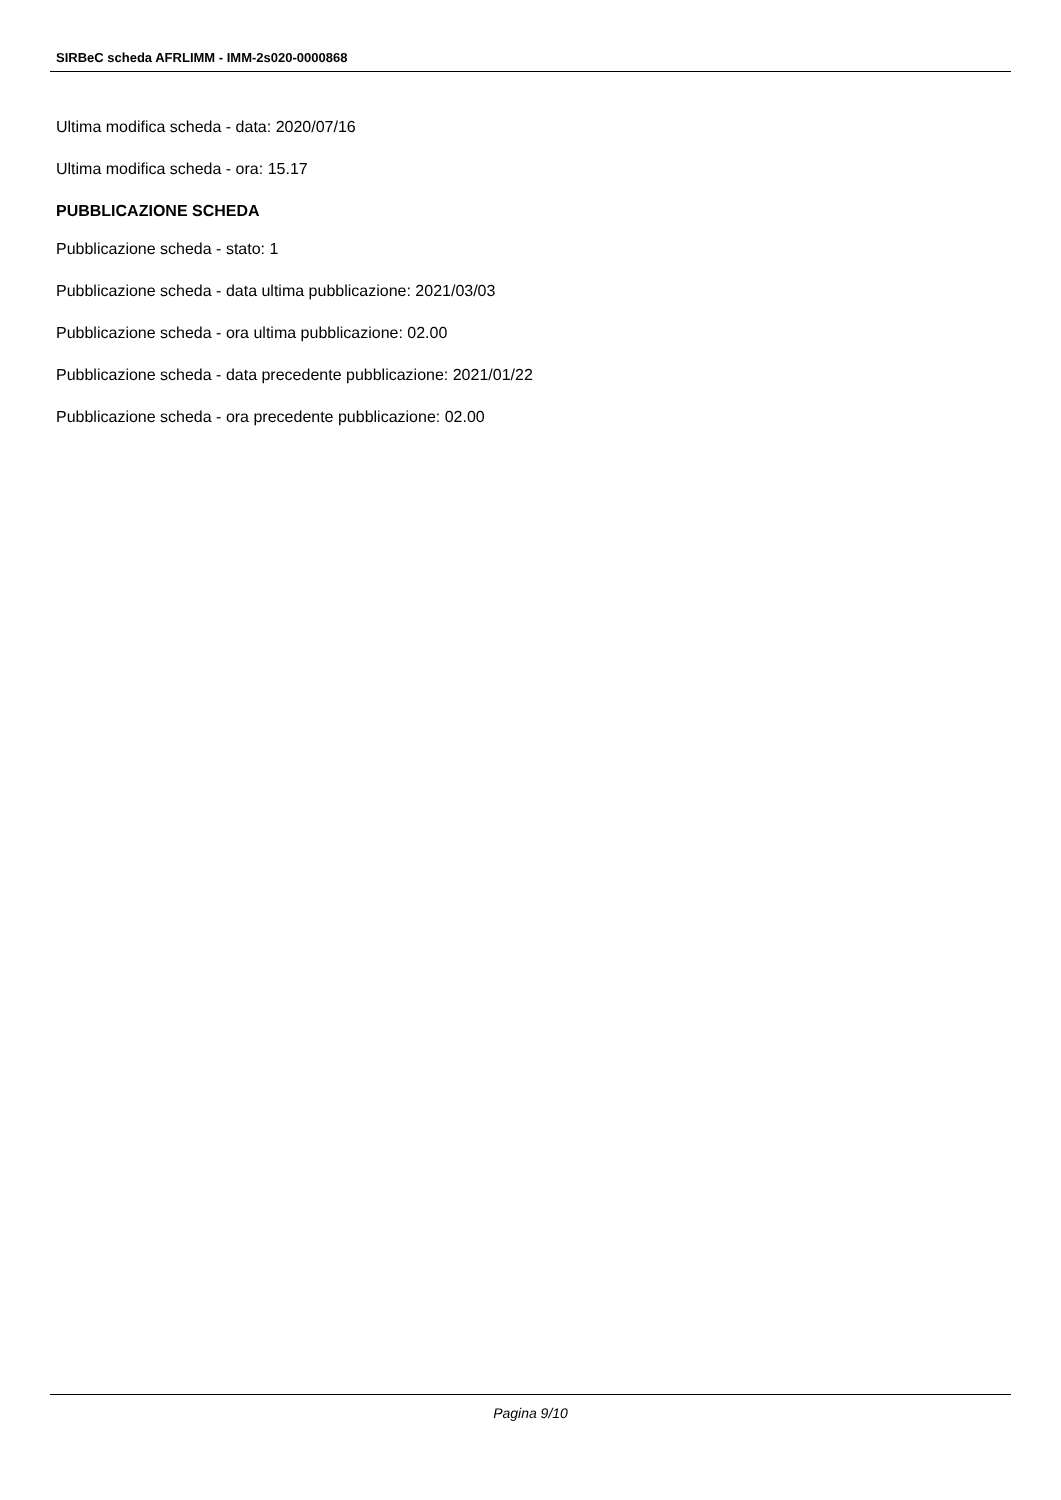SIRBeC scheda AFRLIMM - IMM-2s020-0000868
Ultima modifica scheda - data: 2020/07/16
Ultima modifica scheda - ora: 15.17
PUBBLICAZIONE SCHEDA
Pubblicazione scheda - stato: 1
Pubblicazione scheda - data ultima pubblicazione: 2021/03/03
Pubblicazione scheda - ora ultima pubblicazione: 02.00
Pubblicazione scheda - data precedente pubblicazione: 2021/01/22
Pubblicazione scheda - ora precedente pubblicazione: 02.00
Pagina 9/10